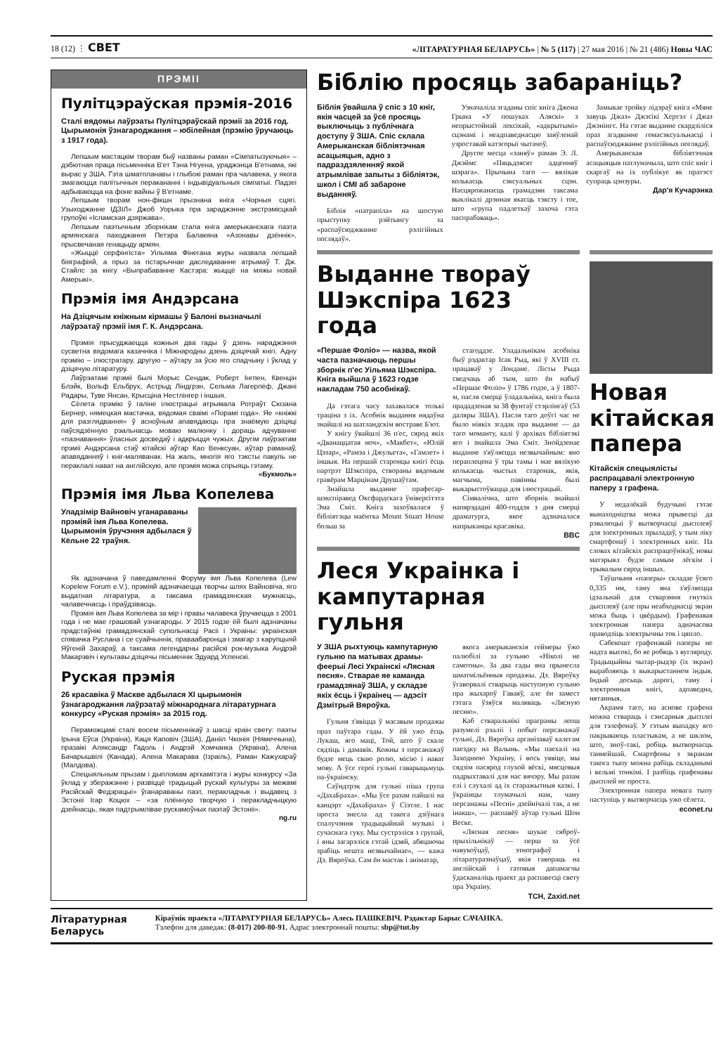18 (12) ⋮ СВЕТ
«ЛІТАРАТУРНАЯ БЕЛАРУСЬ» | № 5 (117) | 27 мая 2016 | № 21 (486) Новы ЧАС
ПРЭМІІ
Пулітцэраўская прэмія-2016
Сталі вядомы лаўрэаты Пулітцэраўскай прэміі за 2016 год. Цырымонія ўзнагароджання – юбілейная (прэмію ўручаюць з 1917 года).
Лепшым мастацкім творам быў названы раман «Сімпатызуючыя» – дэбютная праца пісьменніка В'ет Тэна Нгуена, ураджэнца В'етнама, які вырас у ЗША. Гэта шматпланавы і глыбокі раман пра чалавека, у якога змагаюцца палітычныя перакананні і індывідуальныя сімпатыі. Падзеі адбываюцца на фоне вайны ў В'етнаме.
Лепшым творам нон-фікшн прызнана кніга «Чорныя сцягі. Узыходжанне ІДЗІЛ» Джоб Уорыка пра зараджэнне экстрэмісцкай групоўкі «Ісламская дзяржава».
Лепшым паэтычным зборнікам стала кніга амерыканскага паэта армянскага паходжання Петэра Балакяна «Азонавы дзённік», прысвечаная генацыду армян.
«Жыццё серфінгіста» Уільяма Фінегана журы назвала лепшай біяграфіяй, а прыз за гістарычнае даследаванне атрымаў Т. Дж. Стайлс за кнігу «Выпрабаванне Кастэра: жыццё на мяжы новай Амерыкі».
Прэмія імя Андэрсана
На Дзіцячым кніжным кірмашы ў Балоні вызначылі лаўрэатаў прэміі імя Г. К. Андэрсана.
Прэмія прысуджаецца кожныя два гады ў дзень нараджэння сусветна вядомага казачніка і Міжнародны дзень дзіцячай кнігі. Адну прэмію – ілюстратару, другую – аўтару за ўсю яго спадчыну і ўклад у дзіцячую літаратуру.
Лаўрэатамі прэміі былі Морыс Сендак, Роберт Інгпен, Квенцін Блэйк, Вольф Ельбрух, Астрыд Ліндгрэн, Сельма Лагерлёф, Джані Радары, Туве Янсан, Крысціна Нестлінгер і іншыя.
Сёлета прэмію ў галіне ілюстрацыі атрымала Ротраўт Сюзана Бернер, нямецкая мастачка, вядомая сваімі «Порамі года». Яе «кніжкі для разглядвання» ў асноўным апавядаюць пра знаёмую дзіцяці паўсядзённую рэальнасць моваю малюнку і дораць адчуванне «пазнавання» ўласных досведаў і адкрыцця чужых. Другім лаўрэатам прэміі Андэрсана стаў кітайскі аўтар Као Венксуан, аўтар раманаў, апавяданняў і кніг-маляванак. На жаль, многія яго тэксты пакуль не пераклалі нават на англійскую, але прэмія можа спрыяць гэтаму.
«Букмоль»
Прэмія імя Льва Копелева
Уладзімір Вайновіч уганараваны прэміяй імя Льва Копелева. Цырымонія ўручэння адбылася ў Кёльне 22 траўня.
Як адзначана ў паведамленні Форуму імя Льва Копелева (Lew Kopelew Forum e.V.), прэміяй адзначаецца творчы шлях Вайновіча, яго выдатная літаратура, а таксама грамадзянская мужнасць, чалавечнасць і праўдзівасць.
Прэмія імя Льва Копелева за мір і правы чалавека ўручаецца з 2001 года і не мае грашовай узнагароды. У 2015 годзе ёй былі адзначаны прадстаўнікі грамадзянскай супольнасці Расіі і Украіны: украінская спявачка Руслана і се суайчыннік, праваабаронца і змагар з карупцыяй Яўгеній Захараў, а таксама легендарны расійскі рок-музыка Андрэй Макарэвіч і культавы дзіцячы пісьменнік Эдуард Успенскі.
Руская прэмія
26 красавіка ў Маскве адбылася XI цырымонія ўзнагароджання лаўрэатаў міжнароднага літаратурнага конкурсу «Руская прэмія» за 2015 год.
Пераможцамі сталі восем пісьменнікаў з шасці краін свету: паэты Ірына Еўса (Украіна), Каця Каповіч (ЗША), Данііл Чконія (Нямеччына), празаікі Аляксандр Гадоль і Андрэй Хомчанка (Украіна), Алена Бачарышвілі (Канада), Алена Макарава (Ізраіль), Раман Кажухараў (Малдова).
Спецыяльным прызам і дыпломам аргкамітэта і журы конкурсу «За ўклад у зберажэнне і развіццё традыцый рускай культуры за межамі Расійскай Федэрацыі» ўганараваны паэт, перакладчык і выдавец з Эстоніі Ігар Коцюх – «за плённую творчую і перакладчыцкую дзейнасць, якая падтрымлівае рускамоўных паэтаў Эстоніі».
ng.ru
Біблію просяць забараніць?
Біблія ўвайшла ў спіс з 10 кніг, якія часцей за ўсё просяць выключыць з публічнага доступу ў ЗША. Спіс склала Амерыканская бібліятэчная асацыяцыя, адно з падраздзяленняў якой атрымлівае запыты з бібліятэк, школ і СМІ аб забароне выданняў.
Біблія «патрапіла» на шостую прыступку рэйтынгу за «распаўсюджванне рэлігійных поглядаў».
Узначаліла згаданы спіс кніга Джона Грына «У пошуках Аляскі» з непрыстойнай лексікай, «адкрытымі» сцэнамі і неадпаведнасцю заяўленай узроставай катэгорыі чытачоў.
Другое месца «заняў» раман Э. Л. Джэймс «Пяцьдзясят адценняў шэрага». Прычына таго — вялікая колькасць сэксуальных сцэн. Насцярожанасць грамадзян таксама выклікалі дрэнная якасць тэксту і тое, што «група падлеткаў захоча гэта паспрабаваць».
Замыкае тройку лідэраў кніга «Мяне завуць Джаз» Джэсікі Хертэл і Джаз Джэнінгс. На гэтае выданне скардзіліся праз згадванне гомасэксуальнасці і распаўсюджванне рэлігійных поглядаў.
Амерыканская бібліятэчная асацыяцыя патлумачыла, што спіс кніг і скаргаў на іх публікуе як пратэст супраць цэнзуры.
Дар'я Кучарэнка
Выданне твораў Шэкспіра 1623 года
«Першае Фоліо» — назва, якой часта пазначаюць першы зборнік п'ес Уільяма Шэкспіра. Кніга выйшла ў 1623 годзе накладам 750 асобнікаў.
Да гэтага часу захавалася толькі трацiна з іх. Асобнік выдання нядаўна знайшлі на шатландскім востраве Б'ют.
У кнігу ўвайшлі 36 п'ес, сярод якіх «Дванаццатая ноч», «Макбет», «Юлій Цэзар», «Рамэа і Джульета», «Гамлет» і іншыя. На першай старонцы кнігі ёсць партрэт Шэкспіра, створаны вядомым гравёрам Марцінам Друшаўтам.
Знайшла выданне прафесар-шэкспіравед Оксфардскага ўніверсітэта Эма Сміт. Кніга захоўвалася ў бібліятэцы маёнтка Mount Stuart House больш за
стагоддзе. Уладальнікам асобніка быў рэдактар Ісак Рыд, які ў XVIII ст. працаваў у Лондане. Лісты Рыда сведчаць аб тым, што ён набыў «Першае Фоліо» ў 1786 годзе, а ў 1807-м, пасля смерці ўладальніка, кніга была прададзеная за 38 фунтаў стэрлінгаў (53 даляры ЗША). Пасля таго доўгі час не было ніякіх згадак пра выданне — да таго моманту, калі ў архівах бібліятэкі яго і знайшла Эма Сміт. Знойдзенае выданне з'яўляецца незвычайным: яно пераплецена ў тры тамы і мае вялікую колькасць чыстых старонак, якія, магчыма, павінны былі выкарыстоўвацца для ілюстрацый.
Сімвалічна, што зборнік знайшлі напярэдадні 400-годдзя з дня смерці драматурга, якое адзначалася напрыканцы красавіка.
BBC
Леся Украінка і кампутарная гульня
У ЗША рыхтуюць кампутарную гульню па матывах драмы-феерыі Лесі Украінскі «Лясная песня». Стварае яе каманда грамадзянаў ЗША, у складзе якіх ёсць і ўкраінец — адэсіт Дзмітрый Вяроўка.
Гульня з'явіцца ў масавым продажы праз паўтара гады. У ёй ужо ёсць Лукаш, яго маці, Той, што ў скале сядзіць і дамавік. Кожны з персанажаў будзе мець сваю ролю, місію і нават мову. А ўсе героі гульні гаварыцьмуць па-ўкраінску.
Саўндтрэк для гульні піша група «ДахаБраха». «Мы ўсе разам пайшлі на канцэрт «ДахаБраха» ў Сіэтле. І нас проста знесла ад такога дзіўнага спалучэння традыцыйнай музыкі і сучаснага гуку. Мы сустрэліся з групай, і яны загарэліся гэтай ідэяй, абяцаючы зрабіць нешта незвычайнае», — кажа Дз. Вяроўка. Сам ён мастак і аніматар,
якога амерыканскія геймеры ўжо палюбілі за гульню «Ніколі не самотны». За два гады яна прынесла шматмільённыя продажы. Дз. Вяроўку ўгаворвалі стварыць наступную гульню пра жыхароў Гаваяў, але ён замест гэтага ўзяўся маляваць «Лясную песню».
Каб стваральнікі праграмы лепш разумелі рэаліі і побыт персанажаў гульні, Дз. Вяроўка арганізаваў калегам паездку на Валынь. «Мы паехалі на Заходнюю Украіну, і вось уявіце, мы сядзім пасярод глухой вёскі, мясцовыя падрыхтавалі для нас вячэру. Мы разам елі і слухалі ад іх старажытныя казкі. І ўкраінцы тлумачылі нам, чаму персанажы «Песні» дзейнічалі так, а не інакш», — распавёў аўтар гульні Шон Веске.
«Лясная песня» шукае сяброў-прыхільнікаў — перш за ўсё навукоўцаў, этнографаў і літаратуразнаўцаў, якія гавораць на англійскай і гатовыя дапамагчы ўдасканаліць праект да распавесці свету пра Украіну.
TCH, Zaxid.net
Новая кітайская папера
Кітайскія спецыялісты распрацавалі электронную паперу з графена.
У недалёкай будучыні гэтае вынаходніцтва можа прывесці да рэвалюцыі ў вытворчасці дысплеяў для электронных прыладаў, у тым ліку смартфонаў і электронных кніг. Па словах кітайскіх распрацоўнікаў, новы матэрыял будзе самым лёгкім і трывалым сярод іншых.
Таўшчыня «паперы» складае ўсяго 0,335 нм, таму яна з'яўляецца ідэальнай для стварэння гнуткіх дысплеяў (але пры неабходнасці экран можа быць і цвёрдым). Графенавая электронная папера адначасова праводзіць электрычны ток і цяпло.
Сабекошт графенавай паперы не надта высокі, бо яе робяць з вугляроду. Традыцыйны чытар-рыдэр (іх экран) вырабляюць з выкарыстаннем індыя. Індый досыць дарогі, таму і электронныя кнігі, адпаведна, нятанныя.
Акрамя таго, на аснове графена можна ствараць і сэнсарныя дысплеі для тэлефонаў. У гэтым выпадку яго пакрываюць пластыкам, а не шклом, што, зноў-такі, робіць вытворчасць таннейшай. Смартфоны з экранам такога тыпу можна рабіць складанымі і вельмі тонкімі. І разбіць графенавы дысплей не проста.
Электронная папера новага тыпу паступіць у вытворчасць ужо сёлета.
econet.ru
Літаратурная
Беларусь
Кіраўнік праекта «ЛІТАРАТУРНАЯ БЕЛАРУСЬ» Алесь ПАШКЕВІЧ. Рэдактар Барыс САЧАНКА.
Тэлефон для даведак: (8-017) 200-80-91. Адрас электроннай пошты: sbp@tut.by